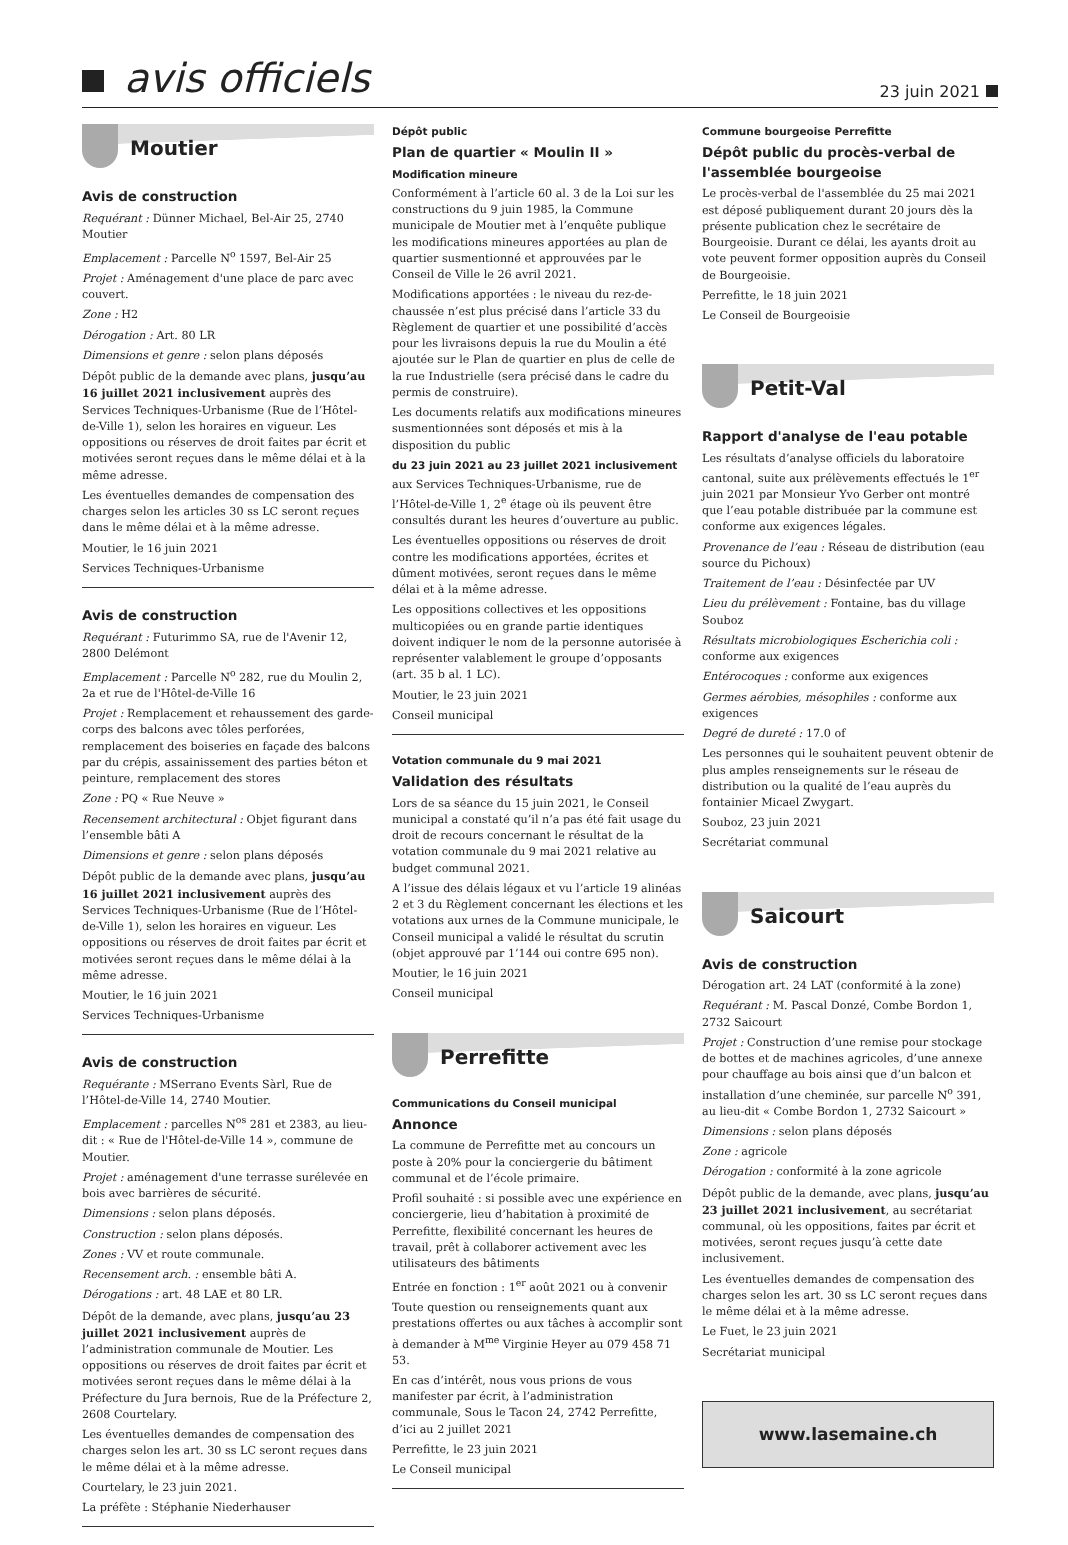avis officiels
23 juin 2021
Moutier
Avis de construction
Requérant : Dünner Michael, Bel-Air 25, 2740 Moutier
Emplacement : Parcelle N<sup>o</sup> 1597, Bel-Air 25
Projet : Aménagement d'une place de parc avec couvert.
Zone : H2
Dérogation : Art. 80 LR
Dimensions et genre : selon plans déposés
Dépôt public de la demande avec plans, jusqu’au 16 juillet 2021 inclusivement auprès des Services Techniques-Urbanisme (Rue de l’Hôtel-de-Ville 1), selon les horaires en vigueur. Les oppositions ou réserves de droit faites par écrit et motivées seront reçues dans le même délai et à la même adresse.
Les éventuelles demandes de compensation des charges selon les articles 30 ss LC seront reçues dans le même délai et à la même adresse.
Moutier, le 16 juin 2021
Services Techniques-Urbanisme
Avis de construction
Requérant : Futurimmo SA, rue de l'Avenir 12, 2800 Delémont
Emplacement : Parcelle N<sup>o</sup> 282, rue du Moulin 2, 2a et rue de l'Hôtel-de-Ville 16
Projet : Remplacement et rehaussement des garde-corps des balcons avec tôles perforées, remplacement des boiseries en façade des balcons par du crépis, assainissement des parties béton et peinture, remplacement des stores
Zone : PQ « Rue Neuve »
Recensement architectural : Objet figurant dans l’ensemble bâti A
Dimensions et genre : selon plans déposés
Dépôt public de la demande avec plans, jusqu’au 16 juillet 2021 inclusivement auprès des Services Techniques-Urbanisme (Rue de l’Hôtel-de-Ville 1), selon les horaires en vigueur. Les oppositions ou réserves de droit faites par écrit et motivées seront reçues dans le même délai à la même adresse.
Moutier, le 16 juin 2021
Services Techniques-Urbanisme
Avis de construction
Requérante : MSerrano Events Sàrl, Rue de l’Hôtel-de-Ville 14, 2740 Moutier.
Emplacement : parcelles N<sup>os</sup> 281 et 2383, au lieu-dit : « Rue de l'Hôtel-de-Ville 14 », commune de Moutier.
Projet : aménagement d'une terrasse surélevée en bois avec barrières de sécurité.
Dimensions : selon plans déposés.
Construction : selon plans déposés.
Zones : VV et route communale.
Recensement arch. : ensemble bâti A.
Dérogations : art. 48 LAE et 80 LR.
Dépôt de la demande, avec plans, jusqu’au 23 juillet 2021 inclusivement auprès de l’administration communale de Moutier. Les oppositions ou réserves de droit faites par écrit et motivées seront reçues dans le même délai à la Préfecture du Jura bernois, Rue de la Préfecture 2, 2608 Courtelary.
Les éventuelles demandes de compensation des charges selon les art. 30 ss LC seront reçues dans le même délai et à la même adresse.
Courtelary, le 23 juin 2021.
La préfète : Stéphanie Niederhauser
Dépôt public
Plan de quartier « Moulin II »
Modification mineure
Conformément à l’article 60 al. 3 de la Loi sur les constructions du 9 juin 1985, la Commune municipale de Moutier met à l’enquête publique les modifications mineures apportées au plan de quartier susmentionné et approuvées par le Conseil de Ville le 26 avril 2021.
Modifications apportées : le niveau du rez-de-chaussée n’est plus précisé dans l’article 33 du Règlement de quartier et une possibilité d’accès pour les livraisons depuis la rue du Moulin a été ajoutée sur le Plan de quartier en plus de celle de la rue Industrielle (sera précisé dans le cadre du permis de construire).
Les documents relatifs aux modifications mineures susmentionnées sont déposés et mis à la disposition du public
du 23 juin 2021 au 23 juillet 2021 inclusivement
aux Services Techniques-Urbanisme, rue de l’Hôtel-de-Ville 1, 2<sup>e</sup> étage où ils peuvent être consultés durant les heures d’ouverture au public.
Les éventuelles oppositions ou réserves de droit contre les modifications apportées, écrites et dûment motivées, seront reçues dans le même délai et à la même adresse.
Les oppositions collectives et les oppositions multicopiées ou en grande partie identiques doivent indiquer le nom de la personne autorisée à représenter valablement le groupe d’opposants (art. 35 b al. 1 LC).
Moutier, le 23 juin 2021
Conseil municipal
Votation communale du 9 mai 2021
Validation des résultats
Lors de sa séance du 15 juin 2021, le Conseil municipal a constaté qu’il n’a pas été fait usage du droit de recours concernant le résultat de la votation communale du 9 mai 2021 relative au budget communal 2021.
A l’issue des délais légaux et vu l’article 19 alinéas 2 et 3 du Règlement concernant les élections et les votations aux urnes de la Commune municipale, le Conseil municipal a validé le résultat du scrutin (objet approuvé par 1’144 oui contre 695 non).
Moutier, le 16 juin 2021
Conseil municipal
Perrefitte
Communications du Conseil municipal
Annonce
La commune de Perrefitte met au concours un poste à 20% pour la conciergerie du bâtiment communal et de l’école primaire.
Profil souhaité : si possible avec une expérience en conciergerie, lieu d’habitation à proximité de Perrefitte, flexibilité concernant les heures de travail, prêt à collaborer activement avec les utilisateurs des bâtiments
Entrée en fonction : 1<sup>er</sup> août 2021 ou à convenir
Toute question ou renseignements quant aux prestations offertes ou aux tâches à accomplir sont à demander à M<sup>me</sup> Virginie Heyer au 079 458 71 53.
En cas d’intérêt, nous vous prions de vous manifester par écrit, à l’administration communale, Sous le Tacon 24, 2742 Perrefitte, d’ici au 2 juillet 2021
Perrefitte, le 23 juin 2021
Le Conseil municipal
Commune bourgeoise Perrefitte
Dépôt public du procès-verbal de l'assemblée bourgeoise
Le procès-verbal de l'assemblée du 25 mai 2021 est déposé publiquement durant 20 jours dès la présente publication chez le secrétaire de Bourgeoisie. Durant ce délai, les ayants droit au vote peuvent former opposition auprès du Conseil de Bourgeoisie.
Perrefitte, le 18 juin 2021
Le Conseil de Bourgeoisie
Petit-Val
Rapport d'analyse de l'eau potable
Les résultats d’analyse officiels du laboratoire cantonal, suite aux prélèvements effectués le 1<sup>er</sup> juin 2021 par Monsieur Yvo Gerber ont montré que l’eau potable distribuée par la commune est conforme aux exigences légales.
Provenance de l’eau : Réseau de distribution (eau source du Pichoux)
Traitement de l’eau : Désinfectée par UV
Lieu du prélèvement : Fontaine, bas du village Souboz
Résultats microbiologiques Escherichia coli : conforme aux exigences
Entérocoques : conforme aux exigences
Germes aérobies, mésophiles : conforme aux exigences
Degré de dureté : 17.0 of
Les personnes qui le souhaitent peuvent obtenir de plus amples renseignements sur le réseau de distribution ou la qualité de l’eau auprès du fontainier Micael Zwygart.
Souboz, 23 juin 2021
Secrétariat communal
Saicourt
Avis de construction
Dérogation art. 24 LAT (conformité à la zone)
Requérant : M. Pascal Donzé, Combe Bordon 1, 2732 Saicourt
Projet : Construction d’une remise pour stockage de bottes et de machines agricoles, d’une annexe pour chauffage au bois ainsi que d’un balcon et installation d’une cheminée, sur parcelle N<sup>o</sup> 391, au lieu-dit « Combe Bordon 1, 2732 Saicourt »
Dimensions : selon plans déposés
Zone : agricole
Dérogation : conformité à la zone agricole
Dépôt public de la demande, avec plans, jusqu’au 23 juillet 2021 inclusivement, au secrétariat communal, où les oppositions, faites par écrit et motivées, seront reçues jusqu’à cette date inclusivement.
Les éventuelles demandes de compensation des charges selon les art. 30 ss LC seront reçues dans le même délai et à la même adresse.
Le Fuet, le 23 juin 2021
Secrétariat municipal
www.lasemaine.ch